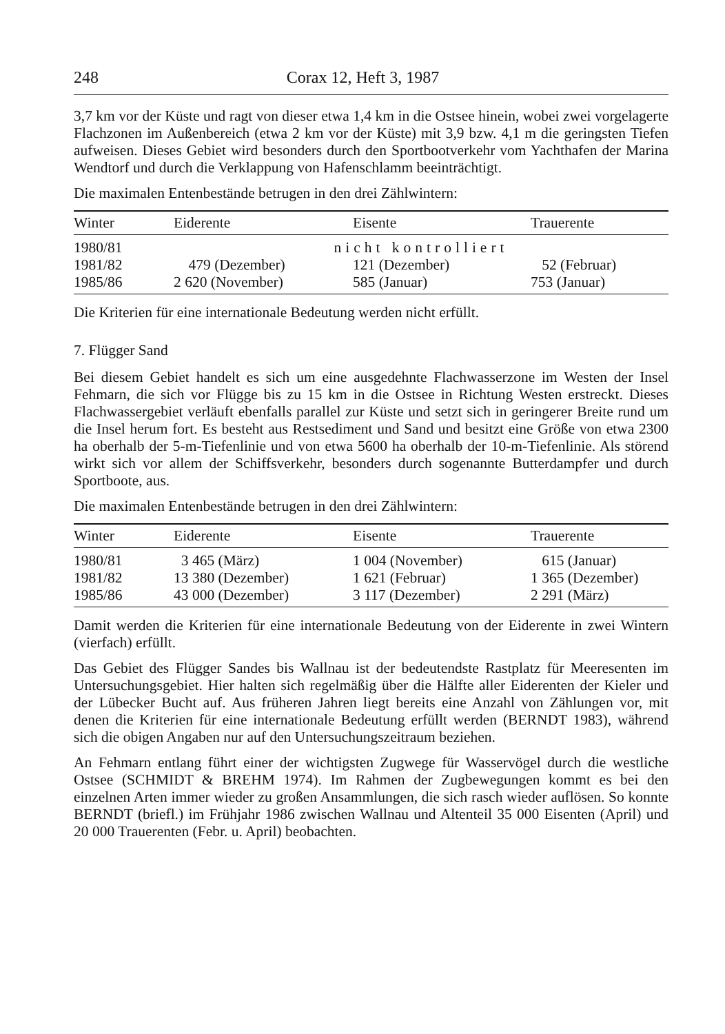248 Corax 12, Heft 3, 1987
3,7 km vor der Küste und ragt von dieser etwa 1,4 km in die Ostsee hinein, wobei zwei vorgelagerte Flachzonen im Außenbereich (etwa 2 km vor der Küste) mit 3,9 bzw. 4,1 m die geringsten Tiefen aufweisen. Dieses Gebiet wird besonders durch den Sportbootverkehr vom Yachthafen der Marina Wendtorf und durch die Verklappung von Hafenschlamm beeinträchtigt.
Die maximalen Entenbestände betrugen in den drei Zählwintern:
| Winter | Eiderente | Eisente | Trauerente |
| --- | --- | --- | --- |
| 1980/81 | nicht kontrolliert | | |
| 1981/82 | 479 (Dezember) | 121 (Dezember) | 52 (Februar) |
| 1985/86 | 2 620 (November) | 585 (Januar) | 753 (Januar) |
Die Kriterien für eine internationale Bedeutung werden nicht erfüllt.
7. Flügger Sand
Bei diesem Gebiet handelt es sich um eine ausgedehnte Flachwasserzone im Westen der Insel Fehmarn, die sich vor Flügge bis zu 15 km in die Ostsee in Richtung Westen erstreckt. Dieses Flachwassergebiet verläuft ebenfalls parallel zur Küste und setzt sich in geringerer Breite rund um die Insel herum fort. Es besteht aus Restsediment und Sand und besitzt eine Größe von etwa 2300 ha oberhalb der 5-m-Tiefenlinie und von etwa 5600 ha oberhalb der 10-m-Tiefenlinie. Als störend wirkt sich vor allem der Schiffsverkehr, besonders durch sogenannte Butterdampfer und durch Sportboote, aus.
Die maximalen Entenbestände betrugen in den drei Zählwintern:
| Winter | Eiderente | Eisente | Trauerente |
| --- | --- | --- | --- |
| 1980/81 | 3 465 (März) | 1 004 (November) | 615 (Januar) |
| 1981/82 | 13 380 (Dezember) | 1 621 (Februar) | 1 365 (Dezember) |
| 1985/86 | 43 000 (Dezember) | 3 117 (Dezember) | 2 291 (März) |
Damit werden die Kriterien für eine internationale Bedeutung von der Eiderente in zwei Wintern (vierfach) erfüllt.
Das Gebiet des Flügger Sandes bis Wallnau ist der bedeutendste Rastplatz für Meeresenten im Untersuchungsgebiet. Hier halten sich regelmäßig über die Hälfte aller Eiderenten der Kieler und der Lübecker Bucht auf. Aus früheren Jahren liegt bereits eine Anzahl von Zählungen vor, mit denen die Kriterien für eine internationale Bedeutung erfüllt werden (BERNDT 1983), während sich die obigen Angaben nur auf den Untersuchungszeitraum beziehen.
An Fehmarn entlang führt einer der wichtigsten Zugwege für Wasservögel durch die westliche Ostsee (SCHMIDT & BREHM 1974). Im Rahmen der Zugbewegungen kommt es bei den einzelnen Arten immer wieder zu großen Ansammlungen, die sich rasch wieder auflösen. So konnte BERNDT (briefl.) im Frühjahr 1986 zwischen Wallnau und Altenteil 35 000 Eisenten (April) und 20 000 Trauerenten (Febr. u. April) beobachten.